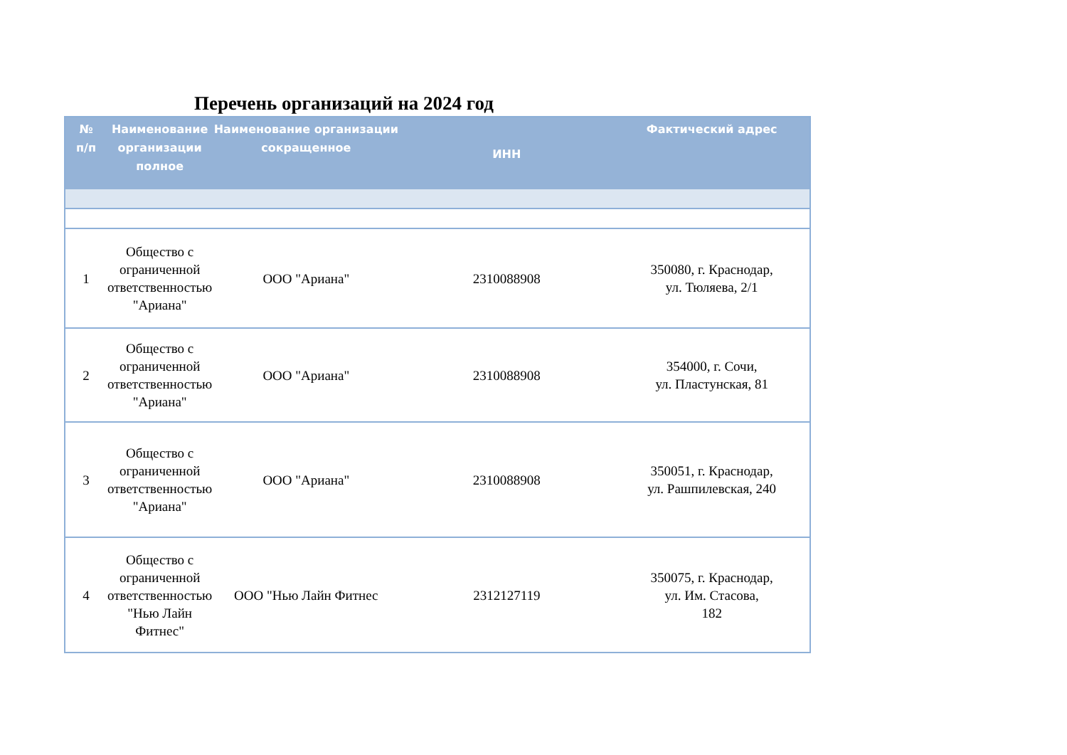Перечень организаций на 2024 год
| № п/п | Наименование организации полное | Наименование организации сокращенное | ИНН | Фактический адрес |
| --- | --- | --- | --- | --- |
| 1 | Общество с ограниченной ответственностью "Ариана" | ООО "Ариана" | 2310088908 | 350080, г. Краснодар, ул. Тюляева, 2/1 |
| 2 | Общество с ограниченной ответственностью "Ариана" | ООО "Ариана" | 2310088908 | 354000, г. Сочи, ул. Пластунская, 81 |
| 3 | Общество с ограниченной ответственностью "Ариана" | ООО "Ариана" | 2310088908 | 350051, г. Краснодар, ул. Рашпилевская, 240 |
| 4 | Общество с ограниченной ответственностью "Нью Лайн Фитнес" | ООО "Нью Лайн Фитнес | 2312127119 | 350075, г. Краснодар, ул. Им. Стасова, 182 |